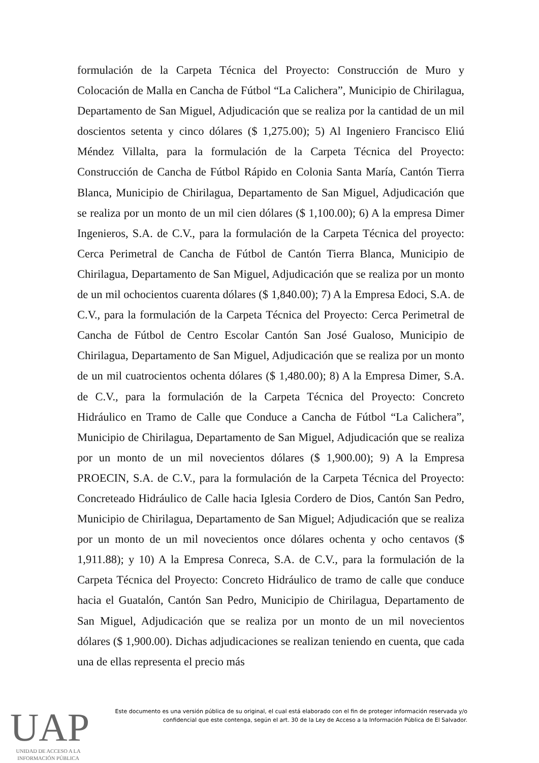formulación de la Carpeta Técnica del Proyecto: Construcción de Muro y Colocación de Malla en Cancha de Fútbol “La Calichera”, Municipio de Chirilagua, Departamento de San Miguel, Adjudicación que se realiza por la cantidad de un mil doscientos setenta y cinco dólares ($ 1,275.00); 5) Al Ingeniero Francisco Eliú Méndez Villalta, para la formulación de la Carpeta Técnica del Proyecto: Construcción de Cancha de Fútbol Rápido en Colonia Santa María, Cantón Tierra Blanca, Municipio de Chirilagua, Departamento de San Miguel, Adjudicación que se realiza por un monto de un mil cien dólares ($ 1,100.00); 6) A la empresa Dimer Ingenieros, S.A. de C.V., para la formulación de la Carpeta Técnica del proyecto: Cerca Perimetral de Cancha de Fútbol de Cantón Tierra Blanca, Municipio de Chirilagua, Departamento de San Miguel, Adjudicación que se realiza por un monto de un mil ochocientos cuarenta dólares ($ 1,840.00); 7) A la Empresa Edoci, S.A. de C.V., para la formulación de la Carpeta Técnica del Proyecto: Cerca Perimetral de Cancha de Fútbol de Centro Escolar Cantón San José Gualoso, Municipio de Chirilagua, Departamento de San Miguel, Adjudicación que se realiza por un monto de un mil cuatrocientos ochenta dólares ($ 1,480.00); 8) A la Empresa Dimer, S.A. de C.V., para la formulación de la Carpeta Técnica del Proyecto: Concreto Hidráulico en Tramo de Calle que Conduce a Cancha de Fútbol “La Calichera”, Municipio de Chirilagua, Departamento de San Miguel, Adjudicación que se realiza por un monto de un mil novecientos dólares ($ 1,900.00); 9) A la Empresa PROECIN, S.A. de C.V., para la formulación de la Carpeta Técnica del Proyecto: Concreteado Hidráulico de Calle hacia Iglesia Cordero de Dios, Cantón San Pedro, Municipio de Chirilagua, Departamento de San Miguel; Adjudicación que se realiza por un monto de un mil novecientos once dólares ochenta y ocho centavos ($ 1,911.88); y 10) A la Empresa Conreca, S.A. de C.V., para la formulación de la Carpeta Técnica del Proyecto: Concreto Hidráulico de tramo de calle que conduce hacia el Guatalón, Cantón San Pedro, Municipio de Chirilagua, Departamento de San Miguel, Adjudicación que se realiza por un monto de un mil novecientos dólares ($ 1,900.00). Dichas adjudicaciones se realizan teniendo en cuenta, que cada una de ellas representa el precio más
UAP
UNIDAD DE ACCESO A LA INFORMACIÓN PÚBLICA
Este documento es una versión pública de su original, el cual está elaborado con el fin de proteger información reservada y/o confidencial que este contenga, según el art. 30 de la Ley de Acceso a la Información Pública de El Salvador.